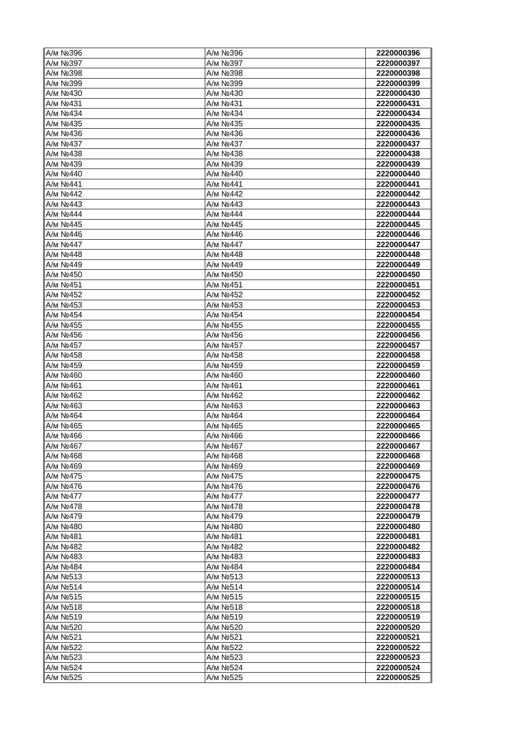| А/м №396 | А/м №396 | 2220000396 |
| А/м №397 | А/м №397 | 2220000397 |
| А/м №398 | А/м №398 | 2220000398 |
| А/м №399 | А/м №399 | 2220000399 |
| А/м №430 | А/м №430 | 2220000430 |
| А/м №431 | А/м №431 | 2220000431 |
| А/м №434 | А/м №434 | 2220000434 |
| А/м №435 | А/м №435 | 2220000435 |
| А/м №436 | А/м №436 | 2220000436 |
| А/м №437 | А/м №437 | 2220000437 |
| А/м №438 | А/м №438 | 2220000438 |
| А/м №439 | А/м №439 | 2220000439 |
| А/м №440 | А/м №440 | 2220000440 |
| А/м №441 | А/м №441 | 2220000441 |
| А/м №442 | А/м №442 | 2220000442 |
| А/м №443 | А/м №443 | 2220000443 |
| А/м №444 | А/м №444 | 2220000444 |
| А/м №445 | А/м №445 | 2220000445 |
| А/м №446 | А/м №446 | 2220000446 |
| А/м №447 | А/м №447 | 2220000447 |
| А/м №448 | А/м №448 | 2220000448 |
| А/м №449 | А/м №449 | 2220000449 |
| А/м №450 | А/м №450 | 2220000450 |
| А/м №451 | А/м №451 | 2220000451 |
| А/м №452 | А/м №452 | 2220000452 |
| А/м №453 | А/м №453 | 2220000453 |
| А/м №454 | А/м №454 | 2220000454 |
| А/м №455 | А/м №455 | 2220000455 |
| А/м №456 | А/м №456 | 2220000456 |
| А/м №457 | А/м №457 | 2220000457 |
| А/м №458 | А/м №458 | 2220000458 |
| А/м №459 | А/м №459 | 2220000459 |
| А/м №460 | А/м №460 | 2220000460 |
| А/м №461 | А/м №461 | 2220000461 |
| А/м №462 | А/м №462 | 2220000462 |
| А/м №463 | А/м №463 | 2220000463 |
| А/м №464 | А/м №464 | 2220000464 |
| А/м №465 | А/м №465 | 2220000465 |
| А/м №466 | А/м №466 | 2220000466 |
| А/м №467 | А/м №467 | 2220000467 |
| А/м №468 | А/м №468 | 2220000468 |
| А/м №469 | А/м №469 | 2220000469 |
| А/м №475 | А/м №475 | 2220000475 |
| А/м №476 | А/м №476 | 2220000476 |
| А/м №477 | А/м №477 | 2220000477 |
| А/м №478 | А/м №478 | 2220000478 |
| А/м №479 | А/м №479 | 2220000479 |
| А/м №480 | А/м №480 | 2220000480 |
| А/м №481 | А/м №481 | 2220000481 |
| А/м №482 | А/м №482 | 2220000482 |
| А/м №483 | А/м №483 | 2220000483 |
| А/м №484 | А/м №484 | 2220000484 |
| А/м №513 | А/м №513 | 2220000513 |
| А/м №514 | А/м №514 | 2220000514 |
| А/м №515 | А/м №515 | 2220000515 |
| А/м №518 | А/м №518 | 2220000518 |
| А/м №519 | А/м №519 | 2220000519 |
| А/м №520 | А/м №520 | 2220000520 |
| А/м №521 | А/м №521 | 2220000521 |
| А/м №522 | А/м №522 | 2220000522 |
| А/м №523 | А/м №523 | 2220000523 |
| А/м №524 | А/м №524 | 2220000524 |
| А/м №525 | А/м №525 | 2220000525 |